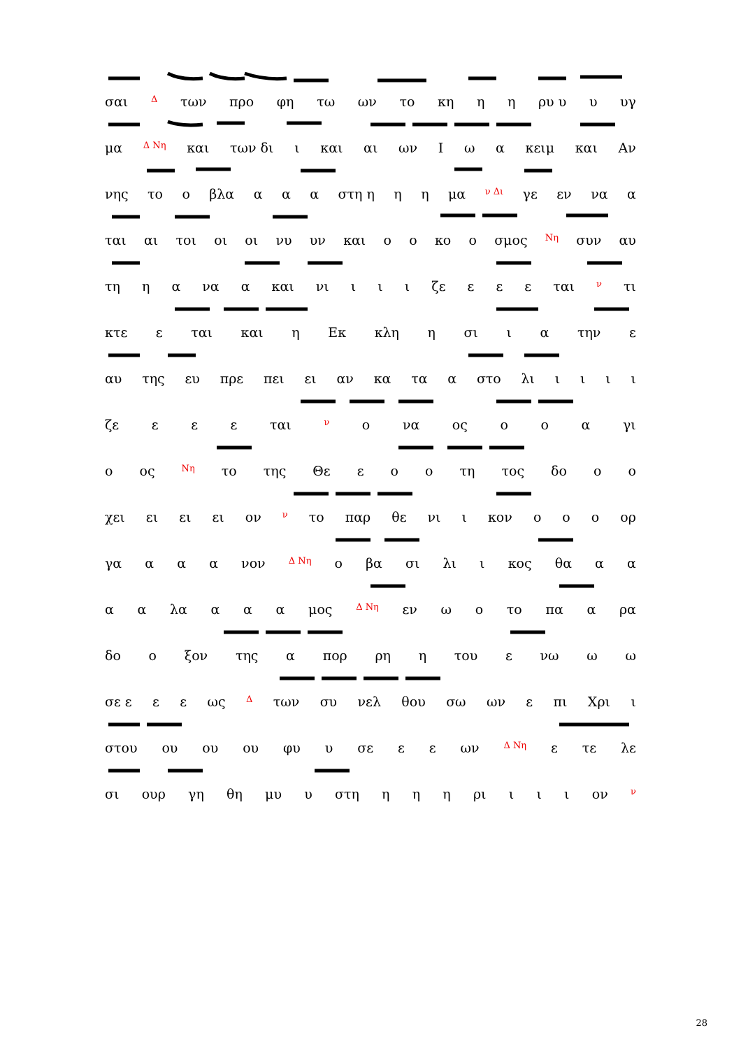σαι Δ των προ φη τω ων το κη η η ρυ υ υ υγ
μα Δ Νη και των δι ι και αι ων Ι ω α κειμ και Αν
νης το ο βλα α α α στη η η η μα ν Δι γε εν να α
ται αι τοι οι οι νυ υν και ο ο κο ο σμος Νη συν αυ
τη η α να α και νι ι ι ι ζε ε ε ε ται ν τι
κτε ε ται και η Εκ κλη η σι ι α την ε
αυ της ευ πρε πει ει αν κα τα α στο λι ιιιι
ζε ε ε ε ται ν ο να ος ο ο α γι
ο ος Νη το της Θε ε ο ο τη τος δο ο ο
χει ει ει ει ον ν το παρ θε νι ι κον ο ο ο ορ
γα α α α νον Δ Νη ο βα σι λι ι κος θα α α
α α λα α α α μος Δ Νη εν ω ο το πα α ρα
δο ο ξον της α πορ ρη η του ε νω ω ω
σε ε ε ε ως Δ των συ νελ θου σω ων ε πι Χρι ι
στου ου ου ου φυ υ σε ε ε ων Δ Νη ε τε λε
σι ουρ γη θη μυ υ στη η η η ρι ι ι ι ον ν
28